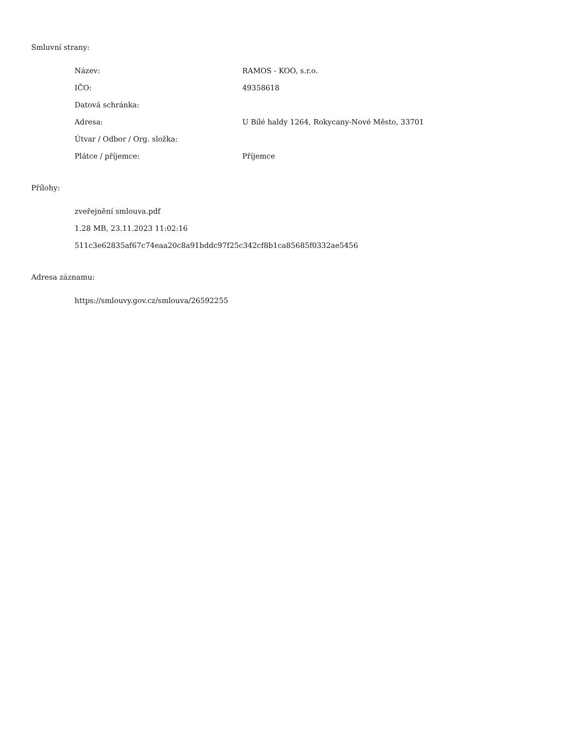Smluvní strany:
| Název: | RAMOS - KOO, s.r.o. |
| IČO: | 49358618 |
| Datová schránka: | |
| Adresa: | U Bílé haldy 1264, Rokycany-Nové Město, 33701 |
| Útvar / Odbor / Org. složka: | |
| Plátce / příjemce: | Příjemce |
Přílohy:
zveřejnění smlouva.pdf
1.28 MB, 23.11.2023 11:02:16
511c3e62835af67c74eaa20c8a91bddc97f25c342cf8b1ca85685f0332ae5456
Adresa záznamu:
https://smlouvy.gov.cz/smlouva/26592255